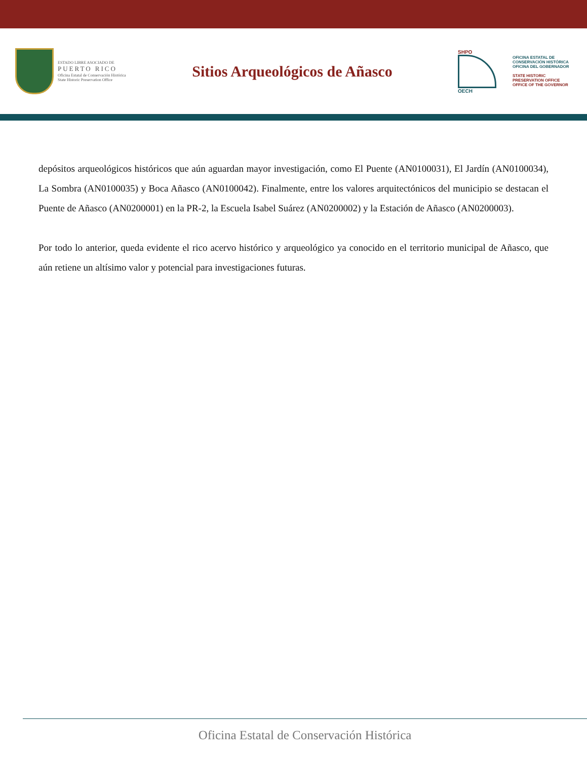ESTADO LIBRE ASOCIADO DE
PUERTO RICO
Oficina Estatal de Conservación Histórica
State Historic Preservation Office
Sitios Arqueológicos de Añasco
SHPO
OECH
OFICINA ESTATAL DE
CONSERVACIÓN HISTÓRICA
OFICINA DEL GOBERNADOR
STATE HISTORIC
PRESERVATION OFFICE
OFFICE OF THE GOVERNOR
depósitos arqueológicos históricos que aún aguardan mayor investigación, como El Puente (AN0100031), El Jardín (AN0100034), La Sombra (AN0100035) y Boca Añasco (AN0100042). Finalmente, entre los valores arquitectónicos del municipio se destacan el Puente de Añasco (AN0200001) en la PR-2, la Escuela Isabel Suárez (AN0200002) y la Estación de Añasco (AN0200003).
Por todo lo anterior, queda evidente el rico acervo histórico y arqueológico ya conocido en el territorio municipal de Añasco, que aún retiene un altísimo valor y potencial para investigaciones futuras.
Oficina Estatal de Conservación Histórica